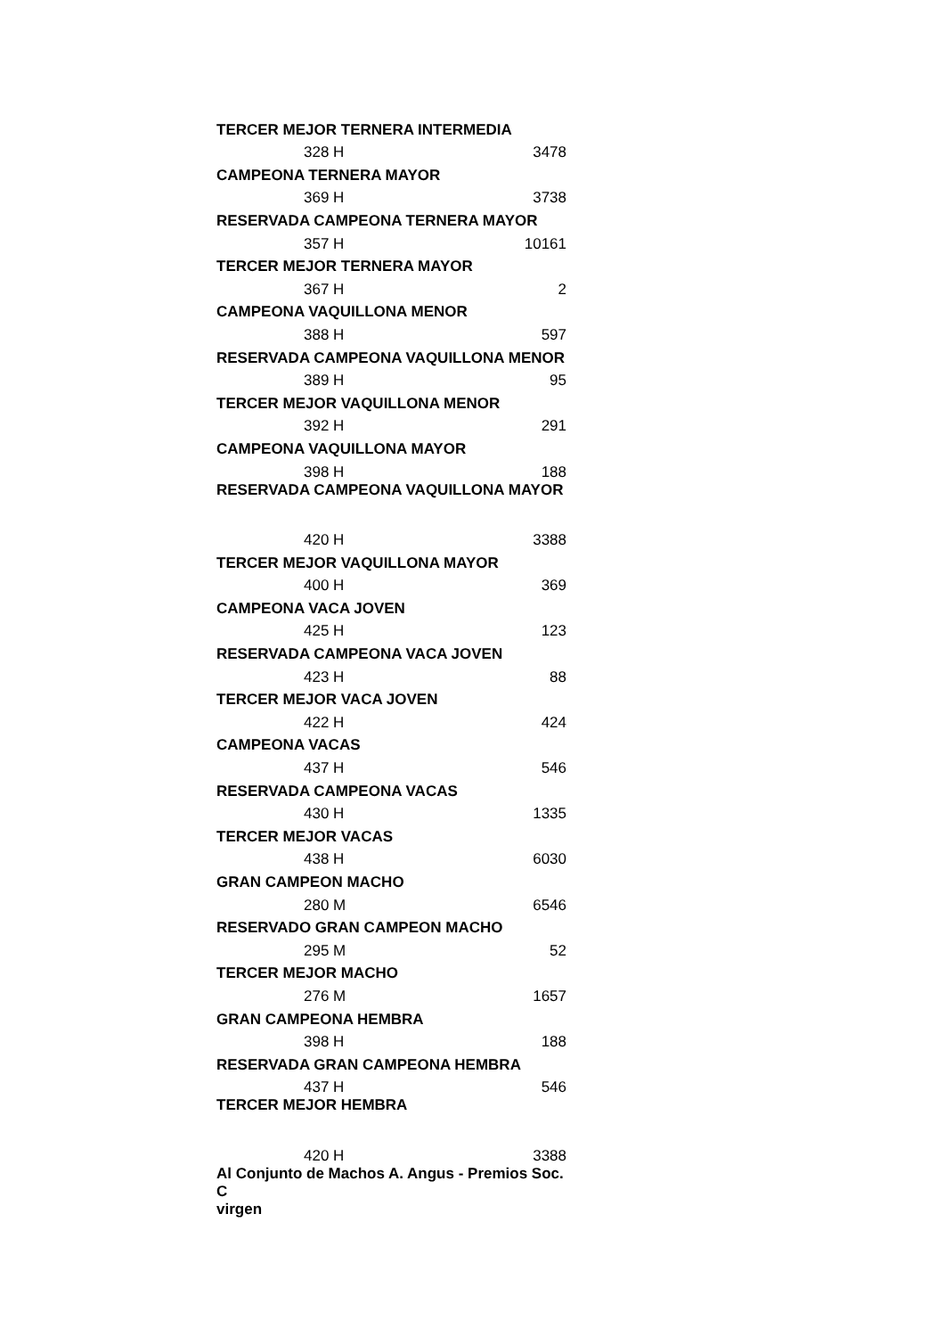| TERCER MEJOR TERNERA INTERMEDIA | |
| 328 H | 3478 |
| CAMPEONA TERNERA MAYOR | |
| 369 H | 3738 |
| RESERVADA CAMPEONA TERNERA MAYOR | |
| 357 H | 10161 |
| TERCER MEJOR TERNERA MAYOR | |
| 367 H | 2 |
| CAMPEONA VAQUILLONA MENOR | |
| 388 H | 597 |
| RESERVADA CAMPEONA VAQUILLONA MENOR | |
| 389 H | 95 |
| TERCER MEJOR VAQUILLONA MENOR | |
| 392 H | 291 |
| CAMPEONA VAQUILLONA MAYOR | |
| 398 H | 188 |
| RESERVADA CAMPEONA VAQUILLONA MAYOR | |
| 420 H | 3388 |
| TERCER MEJOR VAQUILLONA MAYOR | |
| 400 H | 369 |
| CAMPEONA VACA JOVEN | |
| 425 H | 123 |
| RESERVADA CAMPEONA VACA JOVEN | |
| 423 H | 88 |
| TERCER MEJOR VACA JOVEN | |
| 422 H | 424 |
| CAMPEONA VACAS | |
| 437 H | 546 |
| RESERVADA CAMPEONA VACAS | |
| 430 H | 1335 |
| TERCER MEJOR VACAS | |
| 438 H | 6030 |
| GRAN CAMPEON MACHO | |
| 280 M | 6546 |
| RESERVADO GRAN CAMPEON MACHO | |
| 295 M | 52 |
| TERCER MEJOR MACHO | |
| 276 M | 1657 |
| GRAN CAMPEONA HEMBRA | |
| 398 H | 188 |
| RESERVADA GRAN CAMPEONA HEMBRA | |
| 437 H | 546 |
| TERCER MEJOR HEMBRA | |
| 420 H | 3388 |
| Al Conjunto de Machos A. Angus - Premios Soc. C virgen | |